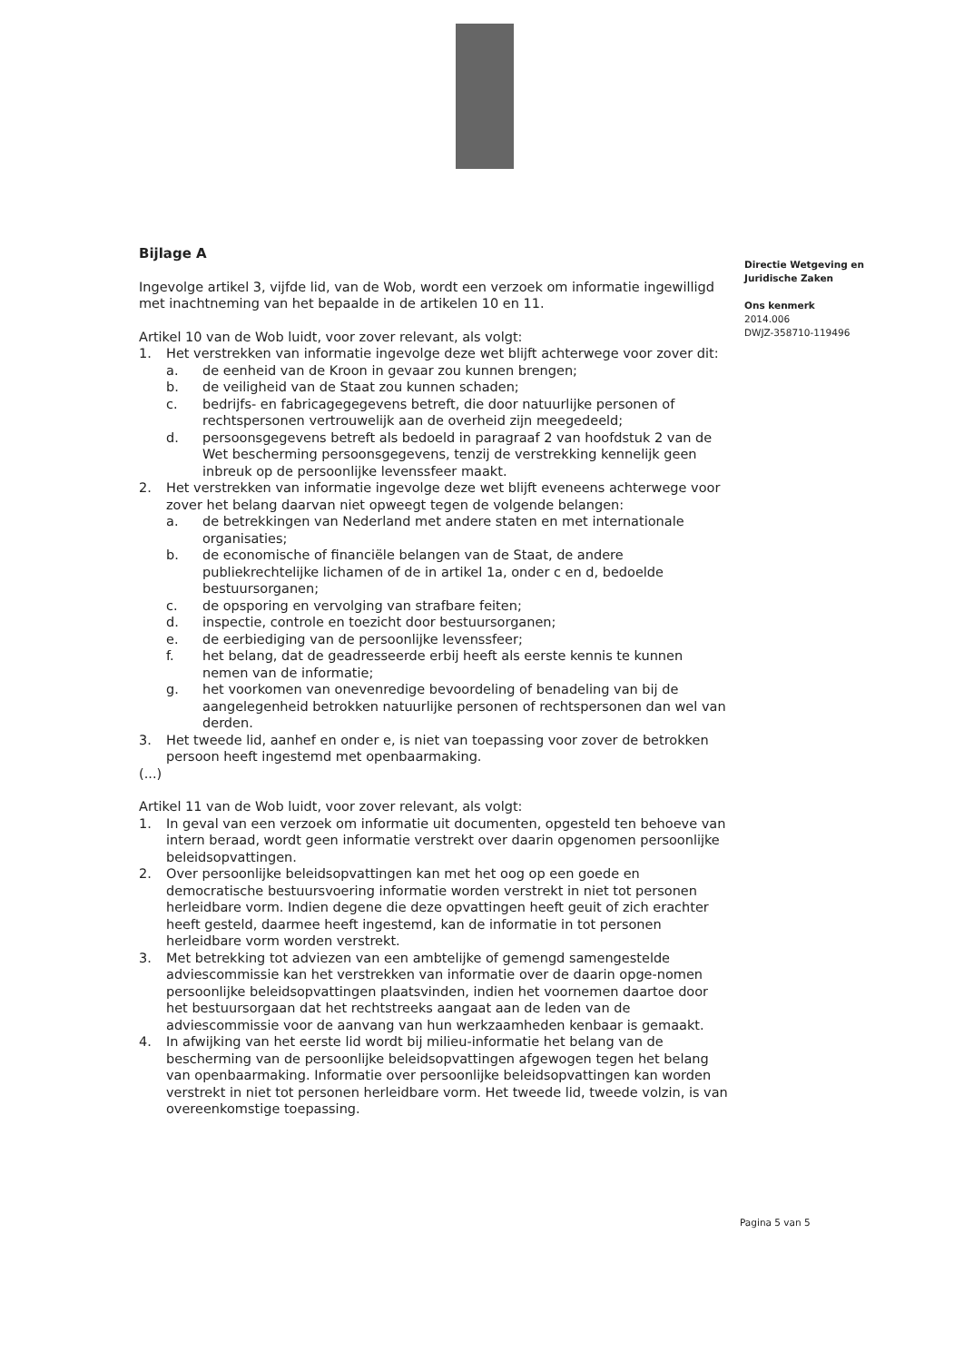Bijlage A
Ingevolge artikel 3, vijfde lid, van de Wob, wordt een verzoek om informatie ingewilligd met inachtneming van het bepaalde in de artikelen 10 en 11.
Artikel 10 van de Wob luidt, voor zover relevant, als volgt:
1. Het verstrekken van informatie ingevolge deze wet blijft achterwege voor zover dit:
a. de eenheid van de Kroon in gevaar zou kunnen brengen;
b. de veiligheid van de Staat zou kunnen schaden;
c. bedrijfs- en fabricagegegevens betreft, die door natuurlijke personen of rechtspersonen vertrouwelijk aan de overheid zijn meegedeeld;
d. persoonsgegevens betreft als bedoeld in paragraaf 2 van hoofdstuk 2 van de Wet bescherming persoonsgegevens, tenzij de verstrekking kennelijk geen inbreuk op de persoonlijke levenssfeer maakt.
2. Het verstrekken van informatie ingevolge deze wet blijft eveneens achterwege voor zover het belang daarvan niet opweegt tegen de volgende belangen:
a. de betrekkingen van Nederland met andere staten en met internationale organisaties;
b. de economische of financiële belangen van de Staat, de andere publiekrechtelijke lichamen of de in artikel 1a, onder c en d, bedoelde bestuursorganen;
c. de opsporing en vervolging van strafbare feiten;
d. inspectie, controle en toezicht door bestuursorganen;
e. de eerbiediging van de persoonlijke levenssfeer;
f. het belang, dat de geadresseerde erbij heeft als eerste kennis te kunnen nemen van de informatie;
g. het voorkomen van onevenredige bevoordeling of benadeling van bij de aangelegenheid betrokken natuurlijke personen of rechtspersonen dan wel van derden.
3. Het tweede lid, aanhef en onder e, is niet van toepassing voor zover de betrokken persoon heeft ingestemd met openbaarmaking.
(...)
Artikel 11 van de Wob luidt, voor zover relevant, als volgt:
1. In geval van een verzoek om informatie uit documenten, opgesteld ten behoeve van intern beraad, wordt geen informatie verstrekt over daarin opgenomen persoonlijke beleidsopvattingen.
2. Over persoonlijke beleidsopvattingen kan met het oog op een goede en democratische bestuursvoering informatie worden verstrekt in niet tot personen herleidbare vorm. Indien degene die deze opvattingen heeft geuit of zich erachter heeft gesteld, daarmee heeft ingestemd, kan de informatie in tot personen herleidbare vorm worden verstrekt.
3. Met betrekking tot adviezen van een ambtelijke of gemengd samengestelde adviescommissie kan het verstrekken van informatie over de daarin opge-nomen persoonlijke beleidsopvattingen plaatsvinden, indien het voornemen daartoe door het bestuursorgaan dat het rechtstreeks aangaat aan de leden van de adviescommissie voor de aanvang van hun werkzaamheden kenbaar is gemaakt.
4. In afwijking van het eerste lid wordt bij milieu-informatie het belang van de bescherming van de persoonlijke beleidsopvattingen afgewogen tegen het belang van openbaarmaking. Informatie over persoonlijke beleidsopvattingen kan worden verstrekt in niet tot personen herleidbare vorm. Het tweede lid, tweede volzin, is van overeenkomstige toepassing.
Directie Wetgeving en
Juridische Zaken
Ons kenmerk
2014.006
DWJZ-358710-119496
Pagina 5 van 5